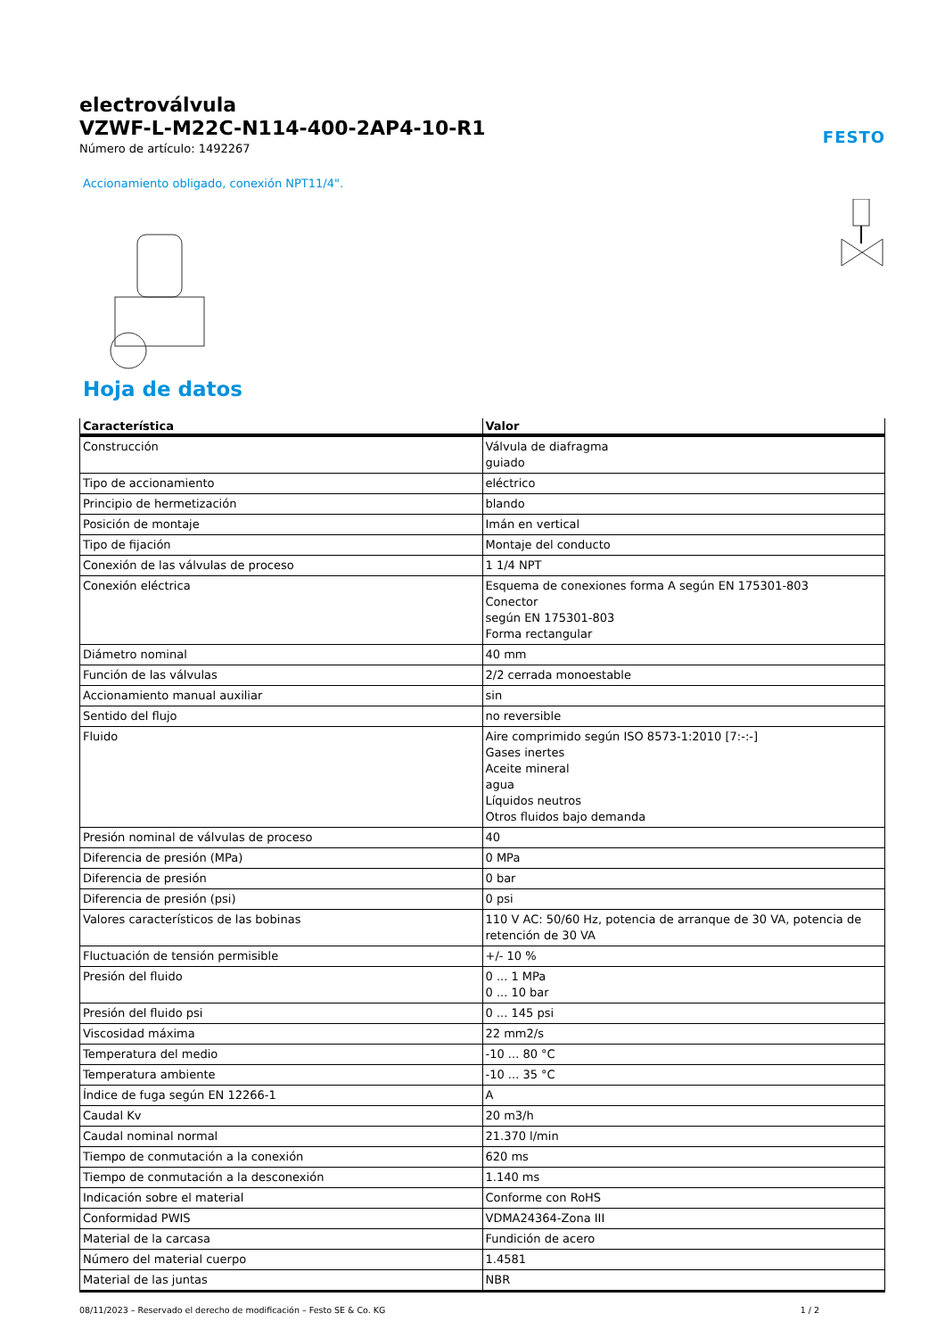electroválvula
VZWF-L-M22C-N114-400-2AP4-10-R1
Número de artículo: 1492267
FESTO
Accionamiento obligado, conexión NPT11/4".
Hoja de datos
| Característica | Valor |
| --- | --- |
| Construcción | Válvula de diafragma guiado |
| Tipo de accionamiento | eléctrico |
| Principio de hermetización | blando |
| Posición de montaje | Imán en vertical |
| Tipo de fijación | Montaje del conducto |
| Conexión de las válvulas de proceso | 1 1/4 NPT |
| Conexión eléctrica | Esquema de conexiones forma A según EN 175301-803 Conector según EN 175301-803 Forma rectangular |
| Diámetro nominal | 40 mm |
| Función de las válvulas | 2/2 cerrada monoestable |
| Accionamiento manual auxiliar | sin |
| Sentido del flujo | no reversible |
| Fluido | Aire comprimido según ISO 8573-1:2010 [7:-:-] Gases inertes Aceite mineral agua Líquidos neutros Otros fluidos bajo demanda |
| Presión nominal de válvulas de proceso | 40 |
| Diferencia de presión (MPa) | 0 MPa |
| Diferencia de presión | 0 bar |
| Diferencia de presión (psi) | 0 psi |
| Valores característicos de las bobinas | 110 V AC: 50/60 Hz, potencia de arranque de 30 VA, potencia de retención de 30 VA |
| Fluctuación de tensión permisible | +/- 10 % |
| Presión del fluido | 0 ... 1 MPa 0 ... 10 bar |
| Presión del fluido psi | 0 ... 145 psi |
| Viscosidad máxima | 22 mm2/s |
| Temperatura del medio | -10 ... 80 °C |
| Temperatura ambiente | -10 ... 35 °C |
| Índice de fuga según EN 12266-1 | A |
| Caudal Kv | 20 m3/h |
| Caudal nominal normal | 21.370 l/min |
| Tiempo de conmutación a la conexión | 620 ms |
| Tiempo de conmutación a la desconexión | 1.140 ms |
| Indicación sobre el material | Conforme con RoHS |
| Conformidad PWIS | VDMA24364-Zona III |
| Material de la carcasa | Fundición de acero |
| Número del material cuerpo | 1.4581 |
| Material de las juntas | NBR |
08/11/2023 – Reservado el derecho de modificación – Festo SE & Co. KG 1 / 2